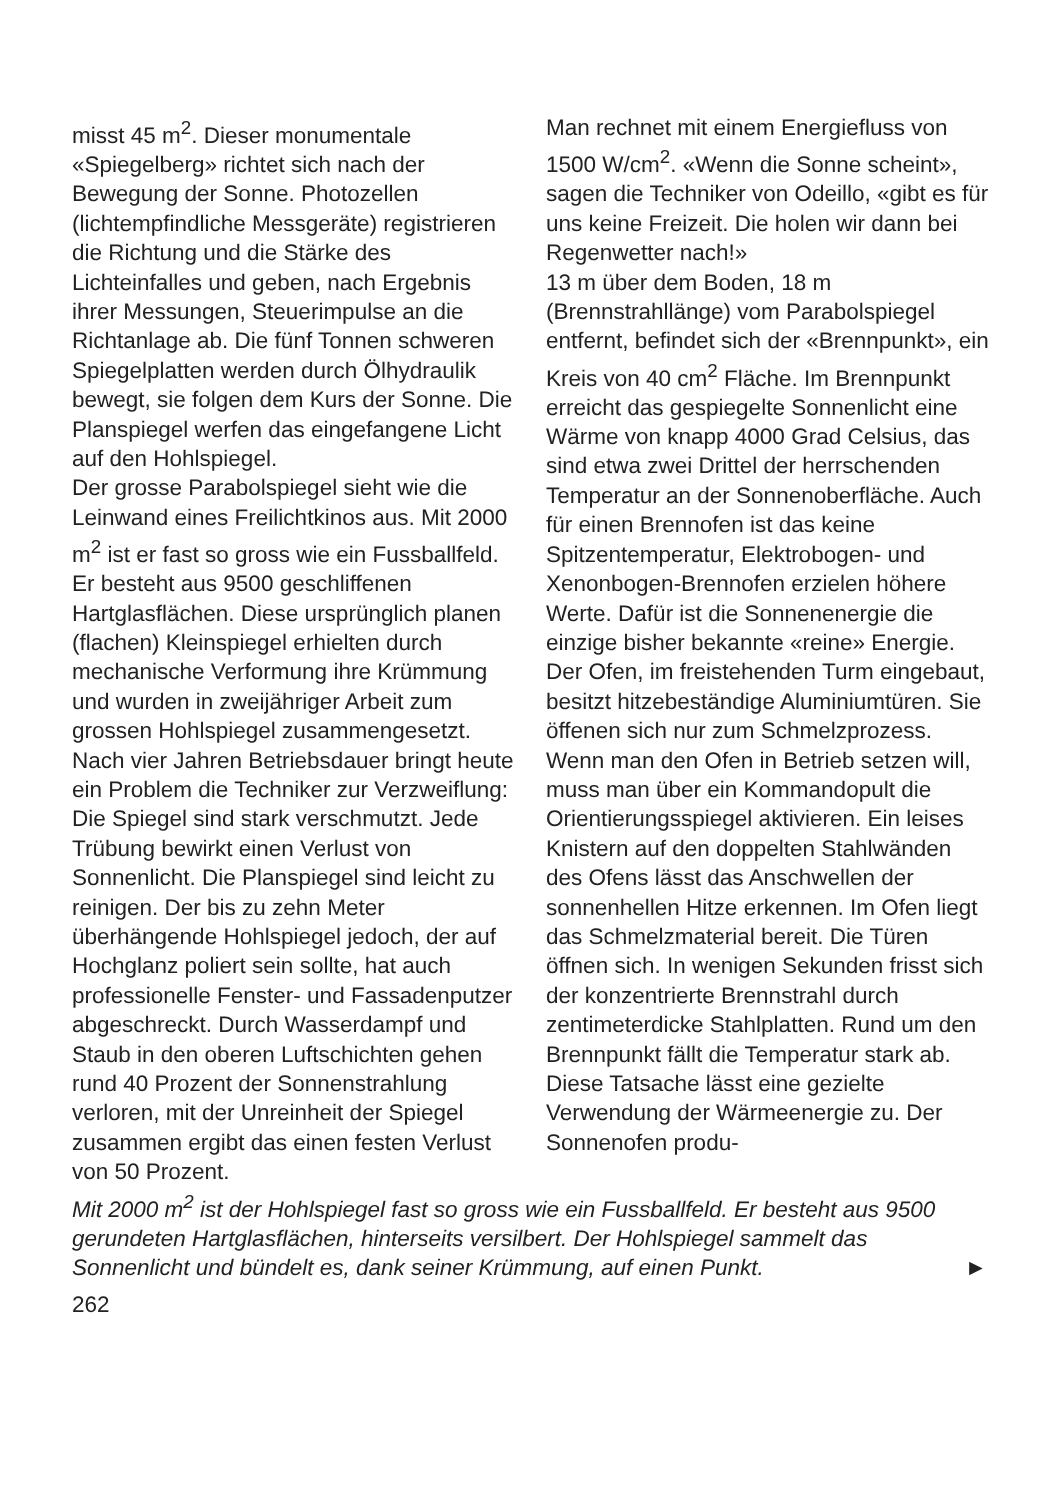misst 45 m<sup>2</sup>. Dieser monumentale «Spiegelberg» richtet sich nach der Bewegung der Sonne. Photozellen (lichtempfindliche Messgeräte) registrieren die Richtung und die Stärke des Lichteinfalles und geben, nach Ergebnis ihrer Messungen, Steuerimpulse an die Richtanlage ab. Die fünf Tonnen schweren Spiegelplatten werden durch Ölhydraulik bewegt, sie folgen dem Kurs der Sonne. Die Planspiegel werfen das eingefangene Licht auf den Hohlspiegel.
Der grosse Parabolspiegel sieht wie die Leinwand eines Freilichtkinos aus. Mit 2000 m<sup>2</sup> ist er fast so gross wie ein Fussballfeld. Er besteht aus 9500 geschliffenen Hartglasflächen. Diese ursprünglich planen (flachen) Kleinspiegel erhielten durch mechanische Verformung ihre Krümmung und wurden in zweijähriger Arbeit zum grossen Hohlspiegel zusammengesetzt. Nach vier Jahren Betriebsdauer bringt heute ein Problem die Techniker zur Verzweiflung: Die Spiegel sind stark verschmutzt. Jede Trübung bewirkt einen Verlust von Sonnenlicht. Die Planspiegel sind leicht zu reinigen. Der bis zu zehn Meter überhängende Hohlspiegel jedoch, der auf Hochglanz poliert sein sollte, hat auch professionelle Fenster- und Fassadenputzer abgeschreckt. Durch Wasserdampf und Staub in den oberen Luftschichten gehen rund 40 Prozent der Sonnenstrahlung verloren, mit der Unreinheit der Spiegel zusammen ergibt das einen festen Verlust von 50 Prozent.
Man rechnet mit einem Energiefluss von 1500 W/cm<sup>2</sup>. «Wenn die Sonne scheint», sagen die Techniker von Odeillo, «gibt es für uns keine Freizeit. Die holen wir dann bei Regenwetter nach!»
13 m über dem Boden, 18 m (Brennstrahllänge) vom Parabolspiegel entfernt, befindet sich der «Brennpunkt», ein Kreis von 40 cm<sup>2</sup> Fläche. Im Brennpunkt erreicht das gespiegelte Sonnenlicht eine Wärme von knapp 4000 Grad Celsius, das sind etwa zwei Drittel der herrschenden Temperatur an der Sonnenoberfläche. Auch für einen Brennofen ist das keine Spitzentemperatur, Elektrobogen- und Xenonbogen-Brennofen erzielen höhere Werte. Dafür ist die Sonnenenergie die einzige bisher bekannte «reine» Energie.
Der Ofen, im freistehenden Turm eingebaut, besitzt hitzebeständige Aluminiumtüren. Sie öffenen sich nur zum Schmelzprozess. Wenn man den Ofen in Betrieb setzen will, muss man über ein Kommandopult die Orientierungsspiegel aktivieren. Ein leises Knistern auf den doppelten Stahlwänden des Ofens lässt das Anschwellen der sonnenhellen Hitze erkennen. Im Ofen liegt das Schmelzmaterial bereit. Die Türen öffnen sich. In wenigen Sekunden frisst sich der konzentrierte Brennstrahl durch zentimeterdicke Stahlplatten. Rund um den Brennpunkt fällt die Temperatur stark ab. Diese Tatsache lässt eine gezielte Verwendung der Wärmeenergie zu. Der Sonnenofen produ-
Mit 2000 m<sup>2</sup> ist der Hohlspiegel fast so gross wie ein Fussballfeld. Er besteht aus 9500 gerundeten Hartglasflächen, hinterseits versilbert. Der Hohlspiegel sammelt das Sonnenlicht und bündelt es, dank seiner Krümmung, auf einen Punkt. ►
262